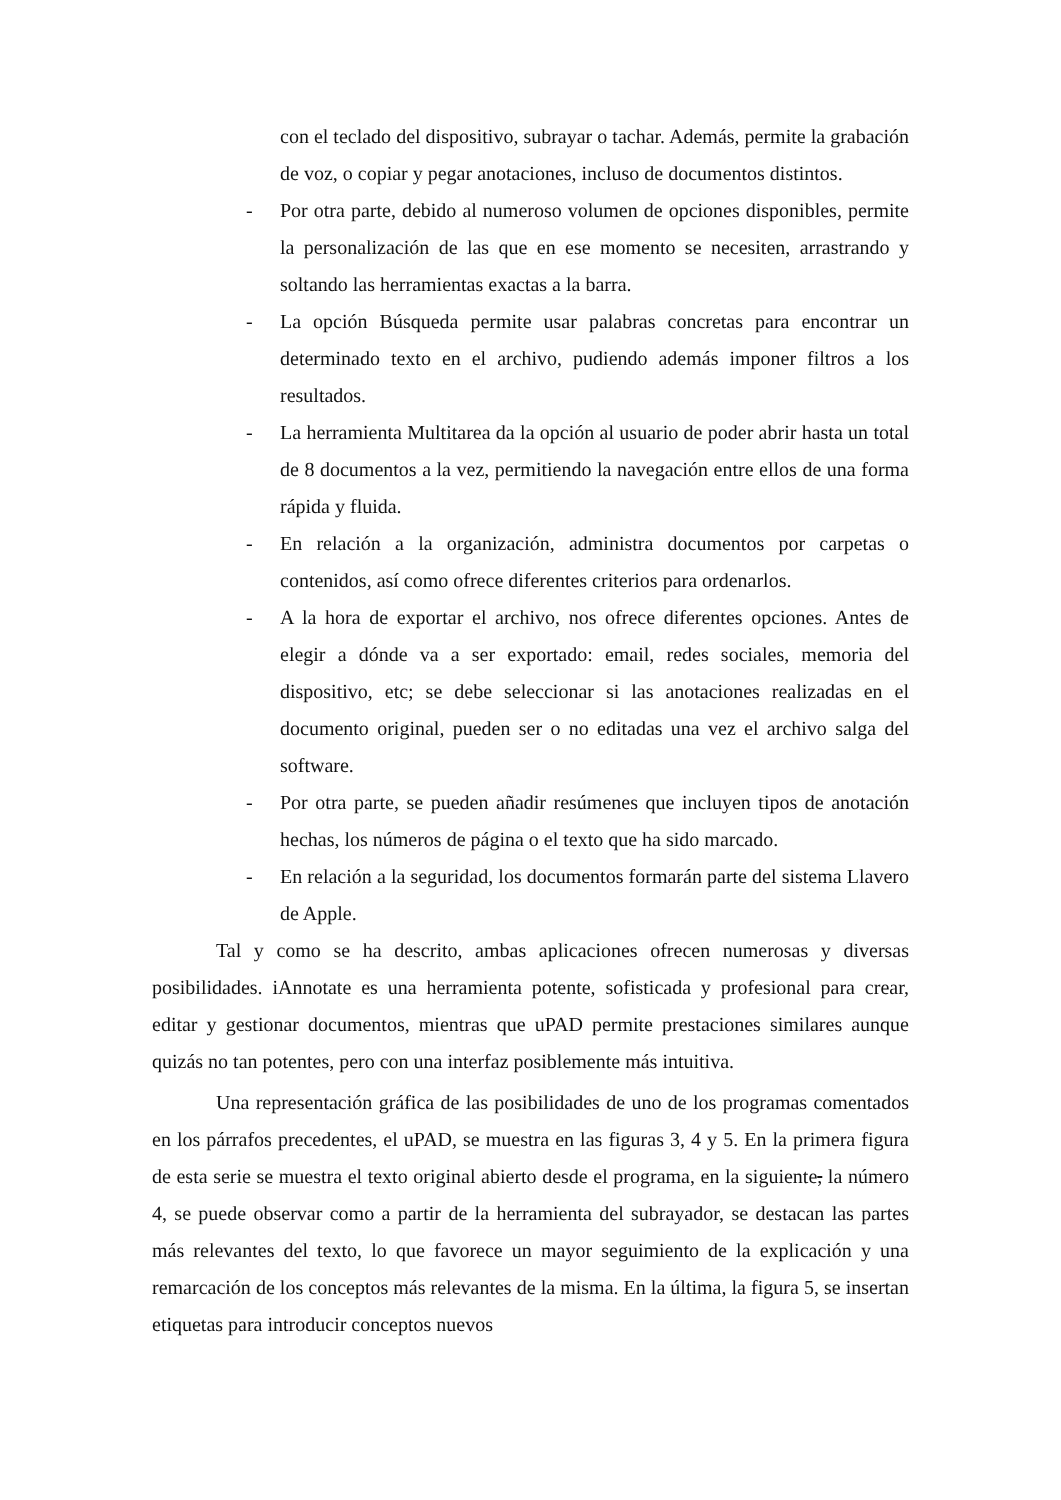con el teclado del dispositivo, subrayar o tachar. Además, permite la grabación de voz, o copiar y pegar anotaciones, incluso de documentos distintos.
- Por otra parte, debido al numeroso volumen de opciones disponibles, permite la personalización de las que en ese momento se necesiten, arrastrando y soltando las herramientas exactas a la barra.
- La opción Búsqueda permite usar palabras concretas para encontrar un determinado texto en el archivo, pudiendo además imponer filtros a los resultados.
- La herramienta Multitarea da la opción al usuario de poder abrir hasta un total de 8 documentos a la vez, permitiendo la navegación entre ellos de una forma rápida y fluida.
- En relación a la organización, administra documentos por carpetas o contenidos, así como ofrece diferentes criterios para ordenarlos.
- A la hora de exportar el archivo, nos ofrece diferentes opciones. Antes de elegir a dónde va a ser exportado: email, redes sociales, memoria del dispositivo, etc; se debe seleccionar si las anotaciones realizadas en el documento original, pueden ser o no editadas una vez el archivo salga del software.
- Por otra parte, se pueden añadir resúmenes que incluyen tipos de anotación hechas, los números de página o el texto que ha sido marcado.
- En relación a la seguridad, los documentos formarán parte del sistema Llavero de Apple.
Tal y como se ha descrito, ambas aplicaciones ofrecen numerosas y diversas posibilidades. iAnnotate es una herramienta potente, sofisticada y profesional para crear, editar y gestionar documentos, mientras que uPAD permite prestaciones similares aunque quizás no tan potentes, pero con una interfaz posiblemente más intuitiva.
Una representación gráfica de las posibilidades de uno de los programas comentados en los párrafos precedentes, el uPAD, se muestra en las figuras 3, 4 y 5. En la primera figura de esta serie se muestra el texto original abierto desde el programa, en la siguiente, la número 4, se puede observar como a partir de la herramienta del subrayador, se destacan las partes más relevantes del texto, lo que favorece un mayor seguimiento de la explicación y una remarcación de los conceptos más relevantes de la misma. En la última, la figura 5, se insertan etiquetas para introducir conceptos nuevos